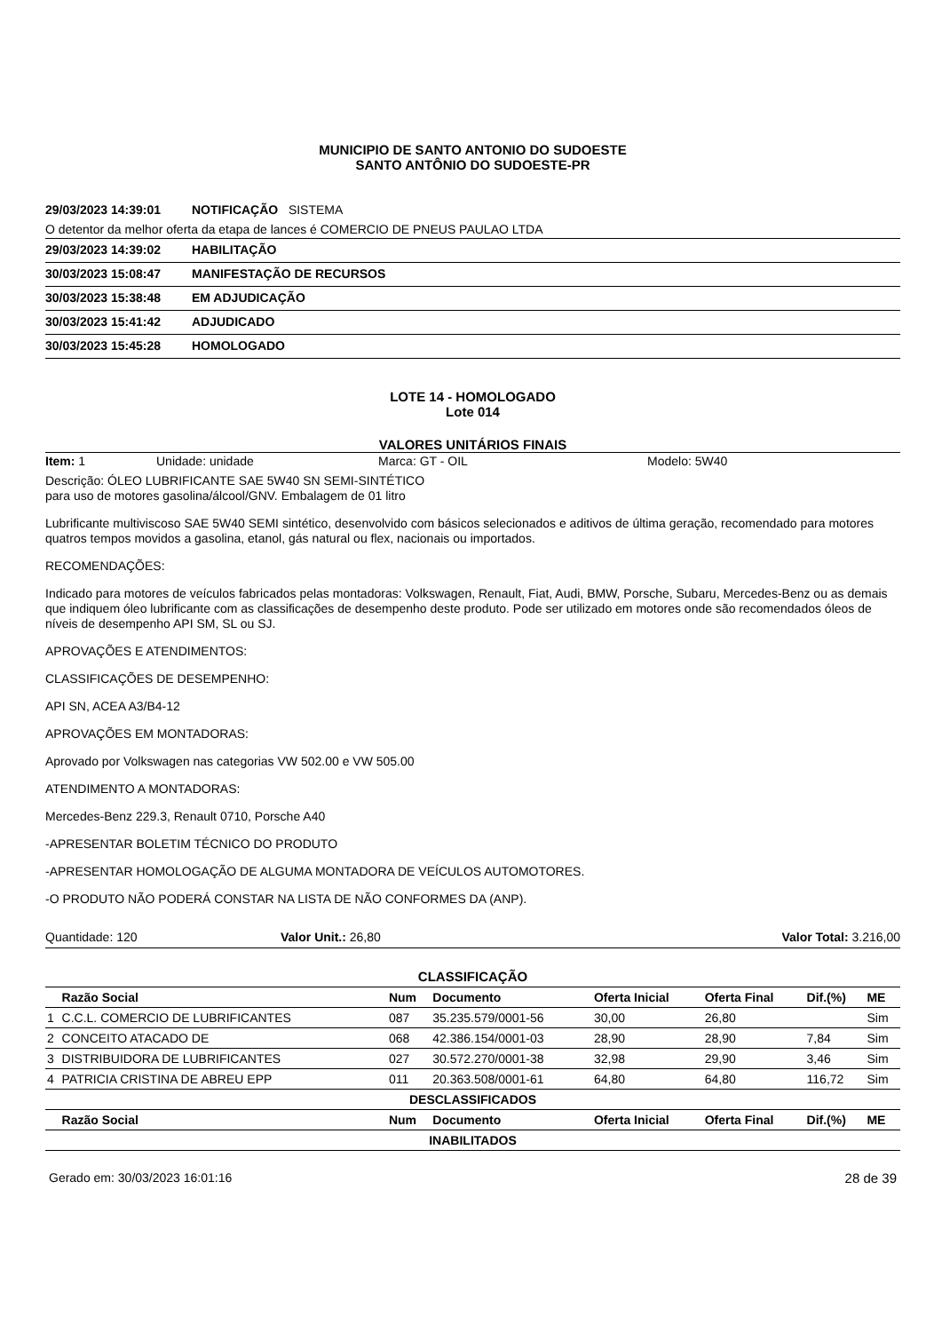MUNICIPIO DE SANTO ANTONIO DO SUDOESTE
SANTO ANTÔNIO DO SUDOESTE-PR
29/03/2023 14:39:01 NOTIFICAÇÃO SISTEMA
O detentor da melhor oferta da etapa de lances é COMERCIO DE PNEUS PAULAO LTDA
29/03/2023 14:39:02 HABILITAÇÃO
30/03/2023 15:08:47 MANIFESTAÇÃO DE RECURSOS
30/03/2023 15:38:48 EM ADJUDICAÇÃO
30/03/2023 15:41:42 ADJUDICADO
30/03/2023 15:45:28 HOMOLOGADO
LOTE 14 - HOMOLOGADO
Lote 014
VALORES UNITÁRIOS FINAIS
Item: 1 Unidade: unidade Marca: GT - OIL Modelo: 5W40
Descrição: ÓLEO LUBRIFICANTE SAE 5W40 SN SEMI-SINTÉTICO
para uso de motores gasolina/álcool/GNV. Embalagem de 01 litro
Lubrificante multiviscoso SAE 5W40 SEMI sintético, desenvolvido com básicos selecionados e aditivos de última geração, recomendado para motores quatros tempos movidos a gasolina, etanol, gás natural ou flex, nacionais ou importados.
RECOMENDAÇÕES:
Indicado para motores de veículos fabricados pelas montadoras: Volkswagen, Renault, Fiat, Audi, BMW, Porsche, Subaru, Mercedes-Benz ou as demais que indiquem óleo lubrificante com as classificações de desempenho deste produto. Pode ser utilizado em motores onde são recomendados óleos de níveis de desempenho API SM, SL ou SJ.
APROVAÇÕES E ATENDIMENTOS:
CLASSIFICAÇÕES DE DESEMPENHO:
API SN, ACEA A3/B4-12
APROVAÇÕES EM MONTADORAS:
Aprovado por Volkswagen nas categorias VW 502.00 e VW 505.00
ATENDIMENTO A MONTADORAS:
Mercedes-Benz 229.3, Renault 0710, Porsche A40
-APRESENTAR BOLETIM TÉCNICO DO PRODUTO
-APRESENTAR HOMOLOGAÇÃO DE ALGUMA MONTADORA DE VEÍCULOS AUTOMOTORES.
-O PRODUTO NÃO PODERÁ CONSTAR NA LISTA DE NÃO CONFORMES DA (ANP).
Quantidade: 120 Valor Unit.: 26,80 Valor Total: 3.216,00
| CLASSIFICAÇÃO | | | | | | | |
| --- | --- | --- | --- | --- | --- | --- | --- |
| | Razão Social | Num | Documento | Oferta Inicial | Oferta Final | Dif.(%) | ME |
| 1 | C.C.L. COMERCIO DE LUBRIFICANTES | 087 | 35.235.579/0001-56 | 30,00 | 26,80 | | Sim |
| 2 | CONCEITO ATACADO DE | 068 | 42.386.154/0001-03 | 28,90 | 28,90 | 7,84 | Sim |
| 3 | DISTRIBUIDORA DE LUBRIFICANTES | 027 | 30.572.270/0001-38 | 32,98 | 29,90 | 3,46 | Sim |
| 4 | PATRICIA CRISTINA DE ABREU EPP | 011 | 20.363.508/0001-61 | 64,80 | 64,80 | 116,72 | Sim |
| DESCLASSIFICADOS | | | | | | | |
| | Razão Social | Num | Documento | Oferta Inicial | Oferta Final | Dif.(%) | ME |
| INABILITADOS | | | | | | | |
Gerado em: 30/03/2023 16:01:16 28 de 39